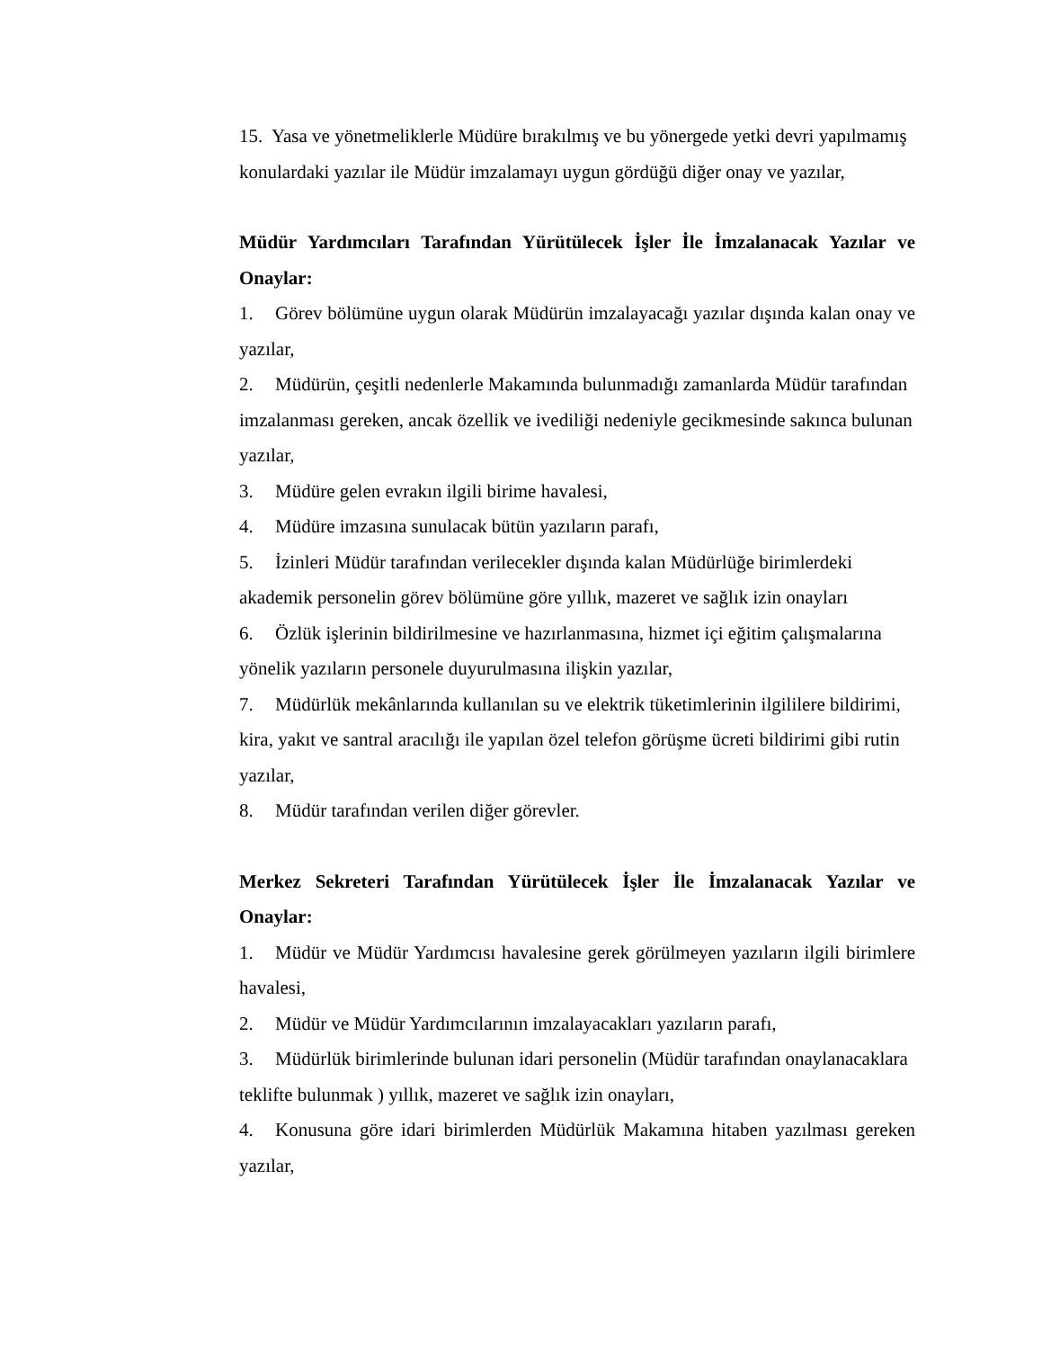15. Yasa ve yönetmeliklerle Müdüre bırakılmış ve bu yönergede yetki devri yapılmamış konulardaki yazılar ile Müdür imzalamayı uygun gördüğü diğer onay ve yazılar,
Müdür Yardımcıları Tarafından Yürütülecek İşler İle İmzalanacak Yazılar ve Onaylar:
1. Görev bölümüne uygun olarak Müdürün imzalayacağı yazılar dışında kalan onay ve yazılar,
2. Müdürün, çeşitli nedenlerle Makamında bulunmadığı zamanlarda Müdür tarafından imzalanması gereken, ancak özellik ve ivediliği nedeniyle gecikmesinde sakınca bulunan yazılar,
3. Müdüre gelen evrakın ilgili birime havalesi,
4. Müdüre imzasına sunulacak bütün yazıların parafı,
5. İzinleri Müdür tarafından verilecekler dışında kalan Müdürlüğe birimlerdeki akademik personelin görev bölümüne göre yıllık, mazeret ve sağlık izin onayları
6. Özlük işlerinin bildirilmesine ve hazırlanmasına, hizmet içi eğitim çalışmalarına yönelik yazıların personele duyurulmasına ilişkin yazılar,
7. Müdürlük mekânlarında kullanılan su ve elektrik tüketimlerinin ilgililere bildirimi, kira, yakıt ve santral aracılığı ile yapılan özel telefon görüşme ücreti bildirimi gibi rutin yazılar,
8. Müdür tarafından verilen diğer görevler.
Merkez Sekreteri Tarafından Yürütülecek İşler İle İmzalanacak Yazılar ve Onaylar:
1. Müdür ve Müdür Yardımcısı havalesine gerek görülmeyen yazıların ilgili birimlere havalesi,
2. Müdür ve Müdür Yardımcılarının imzalayacakları yazıların parafı,
3. Müdürlük birimlerinde bulunan idari personelin (Müdür tarafından onaylanacaklara teklifte bulunmak ) yıllık, mazeret ve sağlık izin onayları,
4. Konusuna göre idari birimlerden Müdürlük Makamına hitaben yazılması gereken yazılar,